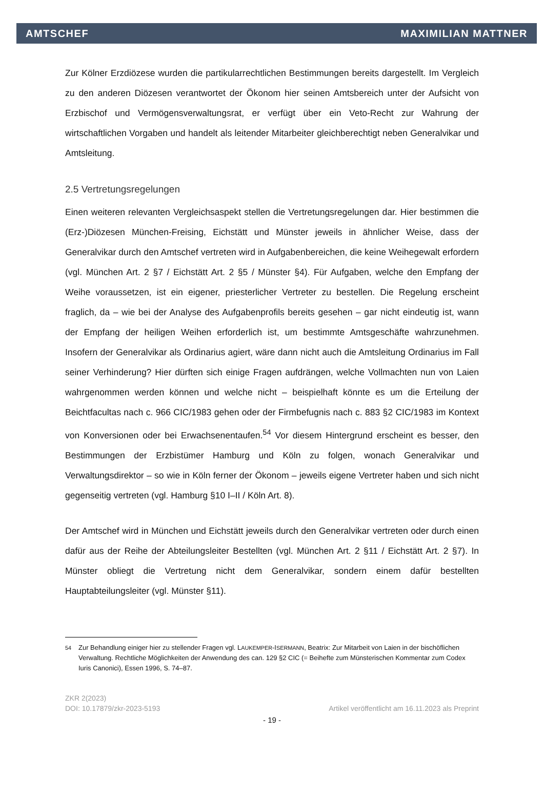AMTSCHEF MAXIMILIAN MATTNER
Zur Kölner Erzdiözese wurden die partikularrechtlichen Bestimmungen bereits dargestellt. Im Vergleich zu den anderen Diözesen verantwortet der Ökonom hier seinen Amtsbereich unter der Aufsicht von Erzbischof und Vermögensverwaltungsrat, er verfügt über ein Veto-Recht zur Wahrung der wirtschaftlichen Vorgaben und handelt als leitender Mitarbeiter gleichberechtigt neben Generalvikar und Amtsleitung.
2.5 Vertretungsregelungen
Einen weiteren relevanten Vergleichsaspekt stellen die Vertretungsregelungen dar. Hier bestimmen die (Erz-)Diözesen München-Freising, Eichstätt und Münster jeweils in ähnlicher Weise, dass der Generalvikar durch den Amtschef vertreten wird in Aufgabenbereichen, die keine Weihegewalt erfordern (vgl. München Art. 2 §7 / Eichstätt Art. 2 §5 / Münster §4). Für Aufgaben, welche den Empfang der Weihe voraussetzen, ist ein eigener, priesterlicher Vertreter zu bestellen. Die Regelung erscheint fraglich, da – wie bei der Analyse des Aufgabenprofils bereits gesehen – gar nicht eindeutig ist, wann der Empfang der heiligen Weihen erforderlich ist, um bestimmte Amtsgeschäfte wahrzunehmen. Insofern der Generalvikar als Ordinarius agiert, wäre dann nicht auch die Amtsleitung Ordinarius im Fall seiner Verhinderung? Hier dürften sich einige Fragen aufdrängen, welche Vollmachten nun von Laien wahrgenommen werden können und welche nicht – beispielhaft könnte es um die Erteilung der Beichtfacultas nach c. 966 CIC/1983 gehen oder der Firmbefugnis nach c. 883 §2 CIC/1983 im Kontext von Konversionen oder bei Erwachsenentaufen.<sup>54</sup> Vor diesem Hintergrund erscheint es besser, den Bestimmungen der Erzbistümer Hamburg und Köln zu folgen, wonach Generalvikar und Verwaltungsdirektor – so wie in Köln ferner der Ökonom – jeweils eigene Vertreter haben und sich nicht gegenseitig vertreten (vgl. Hamburg §10 I–II / Köln Art. 8).
Der Amtschef wird in München und Eichstätt jeweils durch den Generalvikar vertreten oder durch einen dafür aus der Reihe der Abteilungsleiter Bestellten (vgl. München Art. 2 §11 / Eichstätt Art. 2 §7). In Münster obliegt die Vertretung nicht dem Generalvikar, sondern einem dafür bestellten Hauptabteilungsleiter (vgl. Münster §11).
<sup>54</sup> Zur Behandlung einiger hier zu stellender Fragen vgl. LAUKEMPER-ISERMANN, Beatrix: Zur Mitarbeit von Laien in der bischöflichen Verwaltung. Rechtliche Möglichkeiten der Anwendung des can. 129 §2 CIC (= Beihefte zum Münsterischen Kommentar zum Codex Iuris Canonici), Essen 1996, S. 74–87.
ZKR 2(2023)
DOI: 10.17879/zkr-2023-5193 Artikel veröffentlicht am 16.11.2023 als Preprint
- 19 -